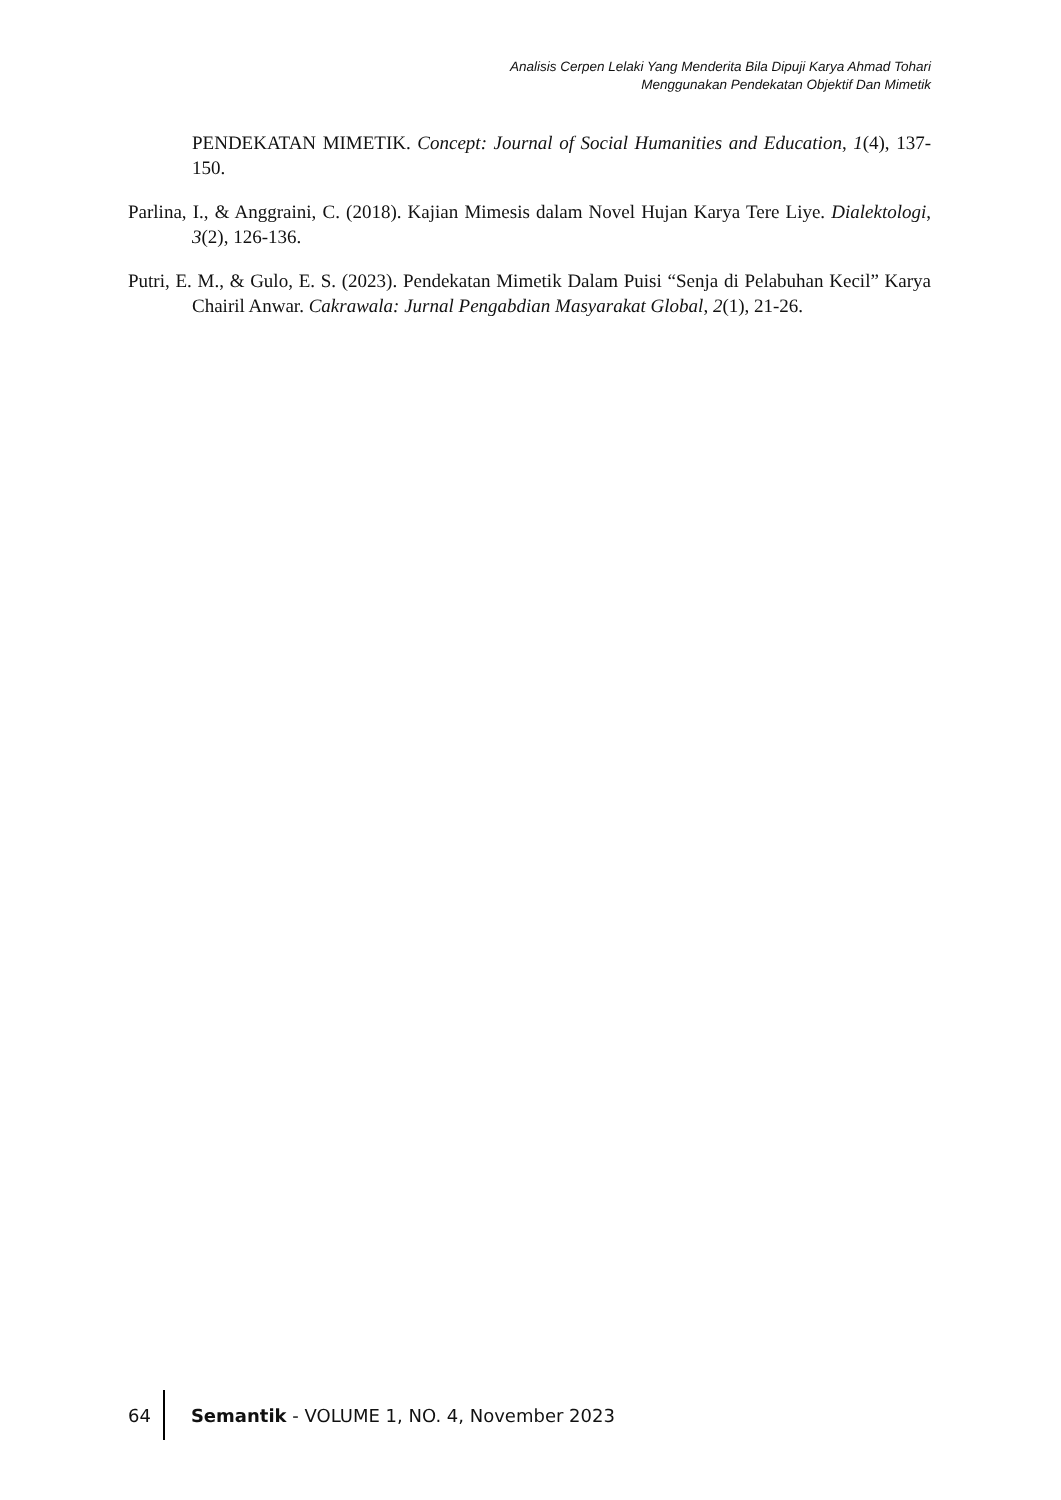Analisis Cerpen Lelaki Yang Menderita Bila Dipuji Karya Ahmad Tohari
Menggunakan Pendekatan Objektif Dan Mimetik
PENDEKATAN MIMETIK. Concept: Journal of Social Humanities and Education, 1(4), 137-150.
Parlina, I., & Anggraini, C. (2018). Kajian Mimesis dalam Novel Hujan Karya Tere Liye. Dialektologi, 3(2), 126-136.
Putri, E. M., & Gulo, E. S. (2023). Pendekatan Mimetik Dalam Puisi “Senja di Pelabuhan Kecil” Karya Chairil Anwar. Cakrawala: Jurnal Pengabdian Masyarakat Global, 2(1), 21-26.
64 Semantik - VOLUME 1, NO. 4, November 2023